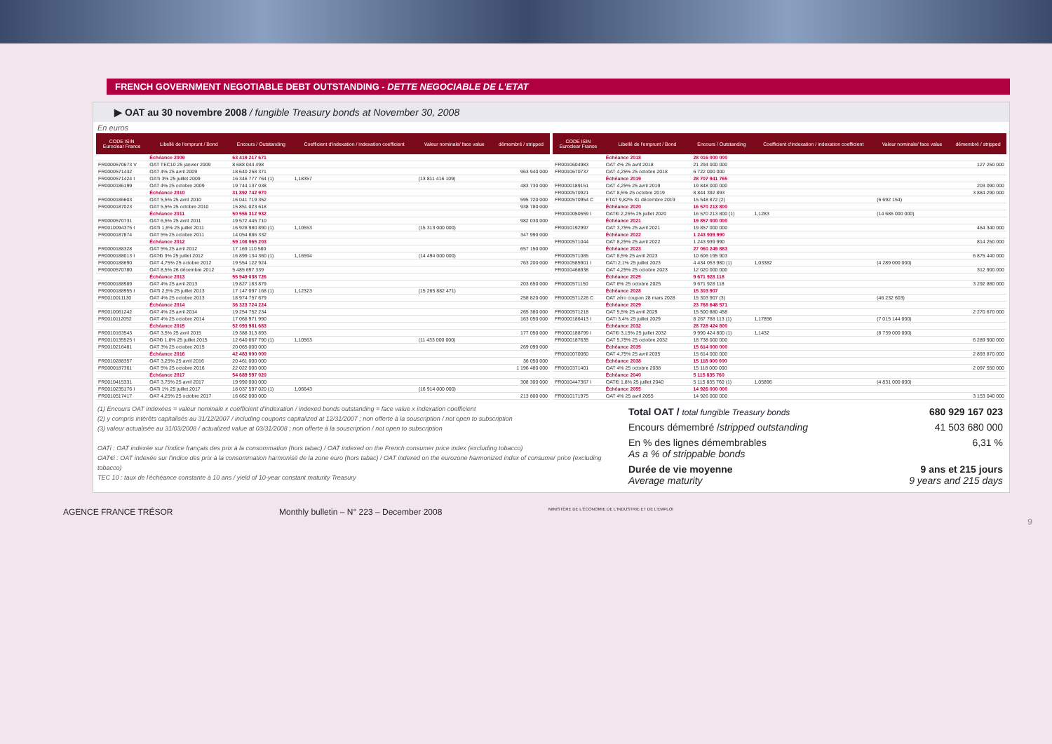FRENCH GOVERNMENT NEGOTIABLE DEBT OUTSTANDING - DETTE NEGOCIABLE DE L'ETAT
▶ OAT au 30 novembre 2008 / fungible Treasury bonds at November 30, 2008
En euros
| CODE ISIN Euroclear France | Libellé de l'emprunt / Bond | Encours / Outstanding | Coefficient d'indexation / indexation coefficient | Valeur nominale/ face value | démembré / stripped |
| --- | --- | --- | --- | --- | --- |
| | Échéance 2009 | 63 419 217 671 | | | |
| FR0000570673 V | OAT TEC10 25 janvier 2009 | 8 688 044 498 | | | |
| FR0000571432 | OAT 4% 25 avril 2009 | 18 640 258 371 | | | 963 940 000 |
| FR0000571424 I | OATi 3% 25 juillet 2009 | 16 346 777 764 (1) | 1,18357 | (13 811 416 109) | |
| FR0000186199 | OAT 4% 25 octobre 2009 | 19 744 137 038 | | | 483 730 000 |
| | Échéance 2010 | 31 892 742 970 | | | |
| FR0000186603 | OAT 5,5% 25 avril 2010 | 16 041 719 352 | | | 595 720 000 |
| FR0000187023 | OAT 5,5% 25 octobre 2010 | 15 851 023 618 | | | 938 780 000 |
| | Échéance 2011 | 50 556 312 932 | | | |
| FR0000570731 | OAT 6,5% 25 avril 2011 | 19 572 445 710 | | | 982 030 000 |
| FR0010094375 I | OATi 1,6% 25 juillet 2011 | 16 928 980 890 (1) | 1,10553 | (15 313 000 000) | |
| FR0000187874 | OAT 5% 25 octobre 2011 | 14 054 886 332 | | | 347 990 000 |
| | Échéance 2012 | 59 108 065 203 | | | |
| FR0000188328 | OAT 5% 25 avril 2012 | 17 169 110 580 | | | 657 150 000 |
| FR0000188013 I | OAT€i 3% 25 juillet 2012 | 16 899 134 360 (1) | 1,16594 | (14 494 000 000) | |
| FR0000188690 | OAT 4,75% 25 octobre 2012 | 19 554 122 924 | | | 763 200 000 |
| FR0000570780 | OAT 8,5% 26 décembre 2012 | 5 485 697 339 | | | |
| | Échéance 2013 | 55 949 038 726 | | | |
| FR0000188989 | OAT 4% 25 avril 2013 | 19 827 183 879 | | | 203 650 000 |
| FR0000188955 I | OATi 2,5% 25 juillet 2013 | 17 147 097 168 (1) | 1,12323 | (15 265 882 471) | |
| FR0010011130 | OAT 4% 25 octobre 2013 | 18 974 757 679 | | | 258 820 000 |
| | Échéance 2014 | 36 323 724 224 | | | |
| FR0010061242 | OAT 4% 25 avril 2014 | 19 254 752 234 | | | 265 380 000 |
| FR0010112052 | OAT 4% 25 octobre 2014 | 17 068 971 990 | | | 163 050 000 |
| | Échéance 2015 | 52 093 981 683 | | | |
| FR0010163543 | OAT 3,5% 25 avril 2015 | 19 388 313 893 | | | 177 050 000 |
| FR0010135525 I | OAT€i 1,6% 25 juillet 2015 | 12 640 667 790 (1) | 1,10563 | (11 433 000 000) | |
| FR0010216481 | OAT 3% 25 octobre 2015 | 20 065 000 000 | | | 269 090 000 |
| | Échéance 2016 | 42 483 000 000 | | | |
| FR0010288357 | OAT 3,25% 25 avril 2016 | 20 461 000 000 | | | 36 050 000 |
| FR0000187361 | OAT 5% 25 octobre 2016 | 22 022 000 000 | | | 1 196 480 000 |
| | Échéance 2017 | 54 689 597 020 | | | |
| FR0010415331 | OAT 3,75% 25 avril 2017 | 19 990 000 000 | | | 308 300 000 |
| FR0010235176 I | OATi 1% 25 juillet 2017 | 18 037 597 020 (1) | 1,06643 | (16 914 000 000) | |
| FR0010517417 | OAT 4,25% 25 octobre 2017 | 16 662 000 000 | | | 213 800 000 |
| CODE ISIN Euroclear France | Libellé de l'emprunt / Bond | Encours / Outstanding | Coefficient d'indexation / indexation coefficient | Valeur nominale/ face value | démembré / stripped |
| --- | --- | --- | --- | --- | --- |
| | Échéance 2018 | 28 016 000 000 | | | |
| FR0010604983 | OAT 4% 25 avril 2018 | 21 294 000 000 | | | 127 250 000 |
| FR0010670737 | OAT 4,25% 25 octobre 2018 | 6 722 000 000 | | | |
| | Échéance 2019 | 28 707 941 765 | | | |
| FR0000189151 | OAT 4,25% 25 avril 2019 | 19 848 000 000 | | | 203 090 000 |
| FR0000570921 | OAT 8,5% 25 octobre 2019 | 8 844 392 893 | | | 3 884 290 000 |
| FR0000570954 C | ETAT 9,82% 31 décembre 2019 | 15 548 872 (2) | | (6 692 154) | |
| | Échéance 2020 | 16 570 213 800 | | | |
| FR0010050559 I | OAT€i 2,25% 25 juillet 2020 | 16 570 213 800 (1) | 1,1283 | (14 686 000 000) | |
| | Échéance 2021 | 19 857 000 000 | | | |
| FR0010192997 | OAT 3,75% 25 avril 2021 | 19 857 000 000 | | | 464 340 000 |
| | Échéance 2022 | 1 243 939 990 | | | |
| FR0000571044 | OAT 8,25% 25 avril 2022 | 1 243 939 990 | | | 814 250 000 |
| | Échéance 2023 | 27 060 249 883 | | | |
| FR0000571085 | OAT 8,5% 25 avril 2023 | 10 606 195 903 | | | 6 875 440 000 |
| FR0010585901 I | OATi 2,1% 25 juillet 2023 | 4 434 053 980 (1) | 1,03382 | (4 289 000 000) | |
| FR0010466938 | OAT 4,25% 25 octobre 2023 | 12 020 000 000 | | | 312 900 000 |
| | Échéance 2025 | 9 671 928 118 | | | |
| FR0000571150 | OAT 6% 25 octobre 2025 | 9 671 928 118 | | | 3 292 880 000 |
| | Échéance 2028 | 15 303 907 | | | |
| FR0000571226 C | OAT zéro coupon 28 mars 2028 | 15 303 907 (3) | | (46 232 603) | |
| | Échéance 2029 | 23 768 648 571 | | | |
| FR0000571218 | OAT 5,5% 25 avril 2029 | 15 500 880 458 | | | 2 270 670 000 |
| FR0000186413 I | OATi 3,4% 25 juillet 2029 | 8 267 768 113 (1) | 1,17856 | (7 015 144 000) | |
| | Échéance 2032 | 28 728 424 800 | | | |
| FR0000188799 I | OAT€i 3,15% 25 juillet 2032 | 9 990 424 800 (1) | 1,1432 | (8 739 000 000) | |
| FR0000187635 | OAT 5,75% 25 octobre 2032 | 18 738 000 000 | | | 6 289 900 000 |
| | Échéance 2035 | 15 614 000 000 | | | |
| FR0010070060 | OAT 4,75% 25 avril 2035 | 15 614 000 000 | | | 2 893 870 000 |
| | Échéance 2038 | 15 118 000 000 | | | |
| FR0010371401 | OAT 4% 25 octobre 2038 | 15 118 000 000 | | | 2 097 550 000 |
| | Échéance 2040 | 5 115 835 760 | | | |
| FR0010447367 I | OAT€i 1,8% 25 juillet 2040 | 5 115 835 760 (1) | 1,05896 | (4 831 000 000) | |
| | Échéance 2055 | 14 926 000 000 | | | |
| FR0010171975 | OAT 4% 25 avril 2055 | 14 926 000 000 | | | 3 153 040 000 |
(1) Encours OAT indexées = valeur nominale x coefficient d'indexation / indexed bonds outstanding = face value x indexation coefficient
(2) y compris intérêts capitalisés au 31/12/2007 / including coupons capitalized at 12/31/2007 ; non offerte à la souscription / not open to subscription
(3) valeur actualisée au 31/03/2008 / actualized value at 03/31/2008 ; non offerte à la souscription / not open to subscription
OATi : OAT indexée sur l'indice français des prix à la consommation (hors tabac) / OAT indexed on the French consumer price index (excluding tobacco)
OAT€i : OAT indexée sur l'indice des prix à la consommation harmonisé de la zone euro (hors tabac) / OAT indexed on the eurozone harmonized index of consumer price (excluding tobacco)
TEC 10 : taux de l'échéance constante à 10 ans / yield of 10-year constant maturity Treasury
Total OAT / total fungible Treasury bonds 680 929 167 023
Encours démembré /stripped outstanding 41 503 680 000
En % des lignes démembrables
As a % of strippable bonds 6,31 %
Durée de vie moyenne
Average maturity 9 ans et 215 jours
9 years and 215 days
AGENCE FRANCE TRÉSOR Monthly bulletin – N° 223 – December 2008 MINISTÈRE DE L'ÉCONOMIE DE L'INDUSTRIE ET DE L'EMPLOI
9